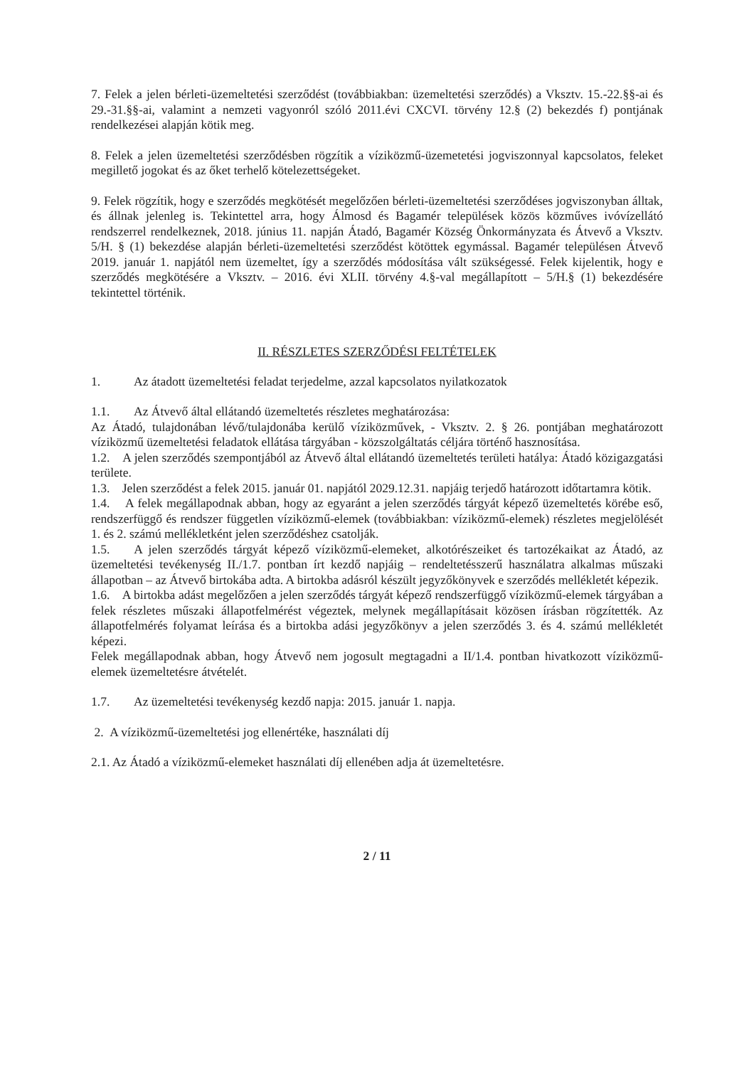7. Felek a jelen bérleti-üzemeltetési szerződést (továbbiakban: üzemeltetési szerződés) a Vksztv. 15.-22.§§-ai és 29.-31.§§-ai, valamint a nemzeti vagyonról szóló 2011.évi CXCVI. törvény 12.§ (2) bekezdés f) pontjának rendelkezései alapján kötik meg.
8. Felek a jelen üzemeltetési szerződésben rögzítik a víziközmű-üzemetetési jogviszonnyal kapcsolatos, feleket megillető jogokat és az őket terhelő kötelezettségeket.
9. Felek rögzítik, hogy e szerződés megkötését megelőzően bérleti-üzemeltetési szerződéses jogviszonyban álltak, és állnak jelenleg is. Tekintettel arra, hogy Álmosd és Bagamér települések közös közműves ivóvízellátó rendszerrel rendelkeznek, 2018. június 11. napján Átadó, Bagamér Község Önkormányzata és Átvevő a Vksztv. 5/H. § (1) bekezdése alapján bérleti-üzemeltetési szerződést kötöttek egymással. Bagamér településen Átvevő 2019. január 1. napjától nem üzemeltet, így a szerződés módosítása vált szükségessé. Felek kijelentik, hogy e szerződés megkötésére a Vksztv. – 2016. évi XLII. törvény 4.§-val megállapított – 5/H.§ (1) bekezdésére tekintettel történik.
II. RÉSZLETES SZERZŐDÉSI FELTÉTELEK
1. Az átadott üzemeltetési feladat terjedelme, azzal kapcsolatos nyilatkozatok
1.1. Az Átvevő által ellátandó üzemeltetés részletes meghatározása:
Az Átadó, tulajdonában lévő/tulajdonába kerülő víziközművek, - Vksztv. 2. § 26. pontjában meghatározott víziközmű üzemeltetési feladatok ellátása tárgyában - közszolgáltatás céljára történő hasznosítása.
1.2. A jelen szerződés szempontjából az Átvevő által ellátandó üzemeltetés területi hatálya: Átadó közigazgatási területe.
1.3. Jelen szerződést a felek 2015. január 01. napjától 2029.12.31. napjáig terjedő határozott időtartamra kötik.
1.4. A felek megállapodnak abban, hogy az egyaránt a jelen szerződés tárgyát képező üzemeltetés körébe eső, rendszerfüggő és rendszer független víziközmű-elemek (továbbiakban: víziközmű-elemek) részletes megjelölését 1. és 2. számú mellékletként jelen szerződéshez csatolják.
1.5. A jelen szerződés tárgyát képező víziközmű-elemeket, alkotórészeiket és tartozékaikat az Átadó, az üzemeltetési tevékenység II./1.7. pontban írt kezdő napjáig – rendeltetésszerű használatra alkalmas műszaki állapotban – az Átvevő birtokába adta. A birtokba adásról készült jegyzőkönyvek e szerződés mellékletét képezik.
1.6. A birtokba adást megelőzően a jelen szerződés tárgyát képező rendszerfüggő víziközmű-elemek tárgyában a felek részletes műszaki állapotfelmérést végeztek, melynek megállapításait közösen írásban rögzítették. Az állapotfelmérés folyamat leírása és a birtokba adási jegyzőkönyv a jelen szerződés 3. és 4. számú mellékletét képezi.
Felek megállapodnak abban, hogy Átvevő nem jogosult megtagadni a II/1.4. pontban hivatkozott víziközmű-elemek üzemeltetésre átvételét.
1.7. Az üzemeltetési tevékenység kezdő napja: 2015. január 1. napja.
2. A víziközmű-üzemeltetési jog ellenértéke, használati díj
2.1. Az Átadó a víziközmű-elemeket használati díj ellenében adja át üzemeltetésre.
2 / 11